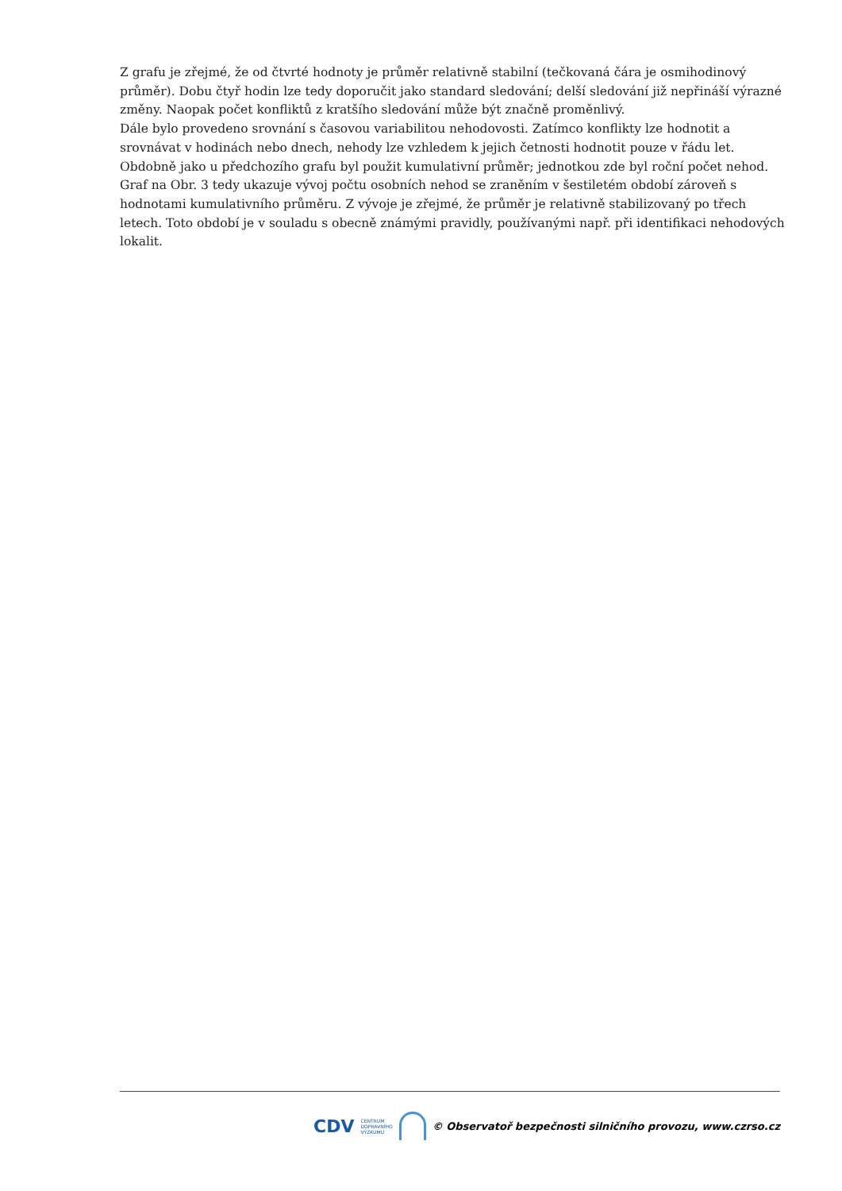Z grafu je zřejmé, že od čtvrté hodnoty je průměr relativně stabilní (tečkovaná čára je osmihodinový průměr). Dobu čtyř hodin lze tedy doporučit jako standard sledování; delší sledování již nepřináší výrazné změny. Naopak počet konfliktů z kratšího sledování může být značně proměnlivý.
Dále bylo provedeno srovnání s časovou variabilitou nehodovosti. Zatímco konflikty lze hodnotit a srovnávat v hodinách nebo dnech, nehody lze vzhledem k jejich četnosti hodnotit pouze v řádu let. Obdobně jako u předchozího grafu byl použit kumulativní průměr; jednotkou zde byl roční počet nehod. Graf na Obr. 3 tedy ukazuje vývoj počtu osobních nehod se zraněním v šestiletém období zároveň s hodnotami kumulativního průměru. Z vývoje je zřejmé, že průměr je relativně stabilizovaný po třech letech. Toto období je v souladu s obecně známými pravidly, používanými např. při identifikaci nehodových lokalit.
CDV CENTRUM
DOPRAVNÍHO
VÝZKUMU
© Observatoř bezpečnosti silničního provozu, www.czrso.cz